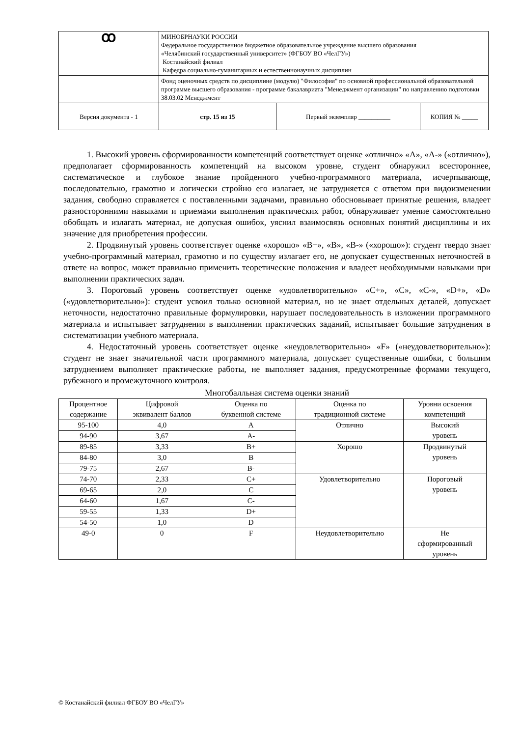| ꝏ | МИНОБРНАУКИ РОССИИ Федеральное государственное бюджетное образовательное учреждение высшего образования «Челябинский государственный университет» (ФГБОУ ВО «ЧелГУ») Костанайский филиал Кафедра социально-гуманитарных и естественнонаучных дисциплин | | |
| | Фонд оценочных средств по дисциплине (модулю) "Философия" по основной профессиональной образовательной программе высшего образования - программе бакалавриата "Менеджмент организации" по направлению подготовки 38.03.02 Менеджмент | | |
| Версия документа - 1 | стр. 15 из 15 | Первый экземпляр __________ | КОПИЯ № _____ |
1. Высокий уровень сформированности компетенций соответствует оценке «отлично» «А», «А-» («отлично»), предполагает сформированность компетенций на высоком уровне, студент обнаружил всестороннее, систематическое и глубокое знание пройденного учебно-программного материала, исчерпывающе, последовательно, грамотно и логически стройно его излагает, не затрудняется с ответом при видоизменении задания, свободно справляется с поставленными задачами, правильно обосновывает принятые решения, владеет разносторонними навыками и приемами выполнения практических работ, обнаруживает умение самостоятельно обобщать и излагать материал, не допуская ошибок, уяснил взаимосвязь основных понятий дисциплины и их значение для приобретения профессии.
2. Продвинутый уровень соответствует оценке «хорошо» «В+», «В», «В-» («хорошо»): студент твердо знает учебно-программный материал, грамотно и по существу излагает его, не допускает существенных неточностей в ответе на вопрос, может правильно применить теоретические положения и владеет необходимыми навыками при выполнении практических задач.
3. Пороговый уровень соответствует оценке «удовлетворительно» «С+», «С», «С-», «D+», «D» («удовлетворительно»): студент усвоил только основной материал, но не знает отдельных деталей, допускает неточности, недостаточно правильные формулировки, нарушает последовательность в изложении программного материала и испытывает затруднения в выполнении практических заданий, испытывает большие затруднения в систематизации учебного материала.
4. Недостаточный уровень соответствует оценке «неудовлетворительно» «F» («неудовлетворительно»): студент не знает значительной части программного материала, допускает существенные ошибки, с большим затруднением выполняет практические работы, не выполняет задания, предусмотренные формами текущего, рубежного и промежуточного контроля.
Многобалльная система оценки знаний
| Процентное содержание | Цифровой эквивалент баллов | Оценка по буквенной системе | Оценка по традиционной системе | Уровни освоения компетенций |
| --- | --- | --- | --- | --- |
| 95-100 | 4,0 | A | Отлично | Высокий уровень |
| 94-90 | 3,67 | A- | | |
| 89-85 | 3,33 | B+ | Хорошо | Продвинутый уровень |
| 84-80 | 3,0 | B | | |
| 79-75 | 2,67 | B- | | |
| 74-70 | 2,33 | C+ | Удовлетворительно | Пороговый уровень |
| 69-65 | 2,0 | C | | |
| 64-60 | 1,67 | C- | | |
| 59-55 | 1,33 | D+ | | |
| 54-50 | 1,0 | D | | |
| 49-0 | 0 | F | Неудовлетворительно | Не сформированный уровень |
© Костанайский филиал ФГБОУ ВО «ЧелГУ»